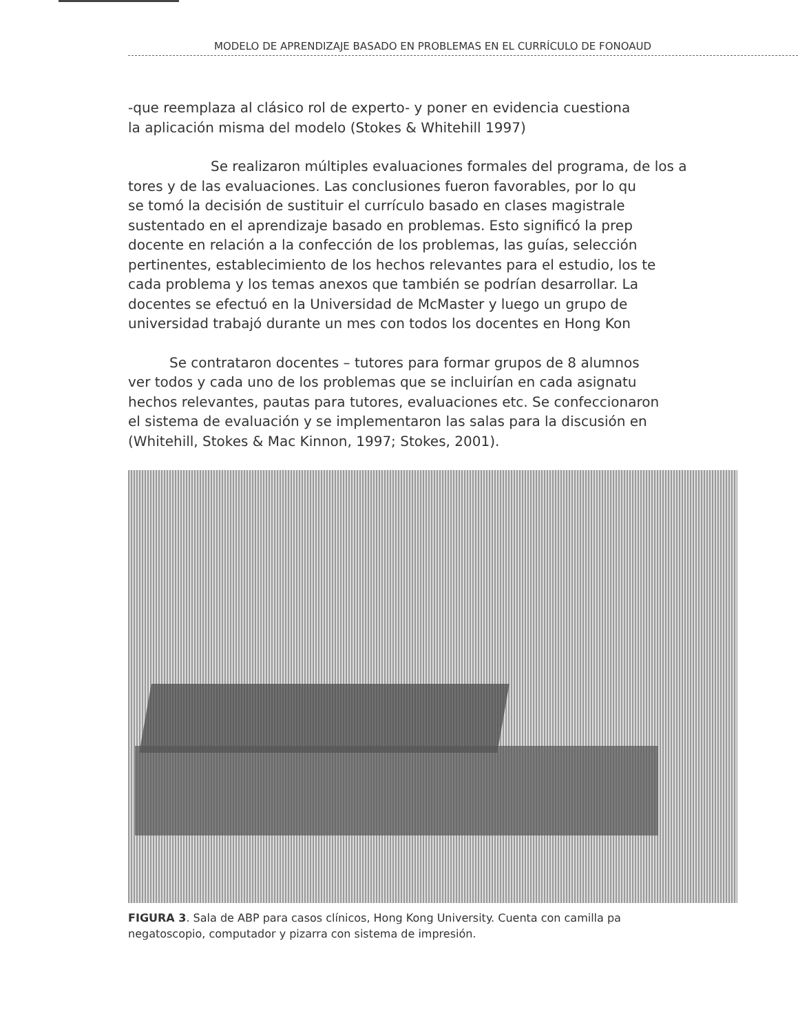MODELO DE APRENDIZAJE BASADO EN PROBLEMAS EN EL CURRÍCULO DE FONOAUD
-que reemplaza al clásico rol de experto- y poner en evidencia cuestiona
la aplicación misma del modelo (Stokes & Whitehill 1997)
Se realizaron múltiples evaluaciones formales del programa, de los a
tores y de las evaluaciones. Las conclusiones fueron favorables, por lo qu
se tomó la decisión de sustituir el currículo basado en clases magistrale
sustentado en el aprendizaje basado en problemas. Esto significó la prep
docente en relación a la confección de los problemas, las guías, selección
pertinentes, establecimiento de los hechos relevantes para el estudio, los te
cada problema y los temas anexos que también se podrían desarrollar. La
docentes se efectuó en la Universidad de McMaster y luego un grupo de
universidad trabajó durante un mes con todos los docentes en Hong Kon
Se contrataron docentes – tutores para formar grupos de 8 alumnos
ver todos y cada uno de los problemas que se incluirían en cada asignatu
hechos relevantes, pautas para tutores, evaluaciones etc. Se confeccionaron
el sistema de evaluación y se implementaron las salas para la discusión en
(Whitehill, Stokes & Mac Kinnon, 1997; Stokes, 2001).
FIGURA 3. Sala de ABP para casos clínicos, Hong Kong University. Cuenta con camilla pa
negatoscopio, computador y pizarra con sistema de impresión.